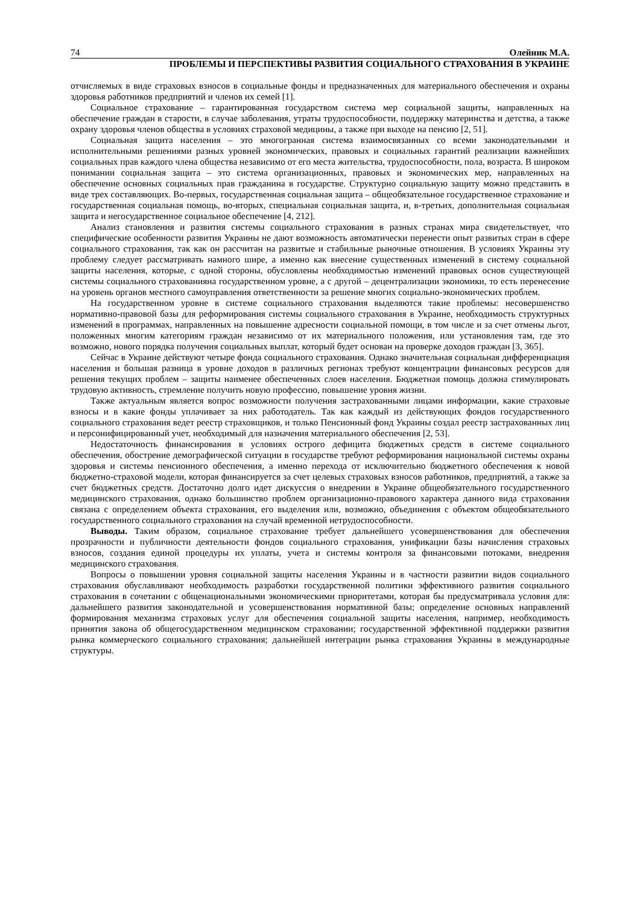74 Олейник М.А.
ПРОБЛЕМЫ И ПЕРСПЕКТИВЫ РАЗВИТИЯ СОЦИАЛЬНОГО СТРАХОВАНИЯ В УКРАИНЕ
отчисляемых в виде страховых взносов в социальные фонды и предназначенных для материального обеспечения и охраны здоровья работников предприятий и членов их семей [1].
Социальное страхование – гарантированная государством система мер социальной защиты, направленных на обеспечение граждан в старости, в случае заболевания, утраты трудоспособности, поддержку материнства и детства, а также охрану здоровья членов общества в условиях страховой медицины, а также при выходе на пенсию [2, 51].
Социальная защита населения – это многогранная система взаимосвязанных со всеми законодательными и исполнительными решениями разных уровней экономических, правовых и социальных гарантий реализации важнейших социальных прав каждого члена общества независимо от его места жительства, трудоспособности, пола, возраста. В широком понимании социальная защита – это система организационных, правовых и экономических мер, направленных на обеспечение основных социальных прав гражданина в государстве. Структурно социальную защиту можно представить в виде трех составляющих. Во-первых, государственная социальная защита – общеобязательное государственное страхование и государственная социальная помощь, во-вторых, специальная социальная защита, и, в-третьих, дополнительная социальная защита и негосударственное социальное обеспечение [4, 212].
Анализ становления и развития системы социального страхования в разных странах мира свидетельствует, что специфические особенности развития Украины не дают возможность автоматически перенести опыт развитых стран в сфере социального страхования, так как он рассчитан на развитые и стабильные рыночные отношения. В условиях Украины эту проблему следует рассматривать намного шире, а именно как внесение существенных изменений в систему социальной защиты населения, которые, с одной стороны, обусловлены необходимостью изменений правовых основ существующей системы социального страхованияна государственном уровне, а с другой – децентрализации экономики, то есть перенесение на уровень органов местного самоуправления ответственности за решение многих социально-экономических проблем.
На государственном уровне в системе социального страхования выделяются такие проблемы: несовершенство нормативно-правовой базы для реформирования системы социального страхования в Украине, необходимость структурных изменений в программах, направленных на повышение адресности социальной помощи, в том числе и за счет отмены льгот, положенных многим категориям граждан независимо от их материального положения, или установления там, где это возможно, нового порядка получения социальных выплат, который будет основан на проверке доходов граждан [3, 365].
Сейчас в Украине действуют четыре фонда социального страхования. Однако значительная социальная дифференциация населения и большая разница в уровне доходов в различных регионах требуют концентрации финансовых ресурсов для решения текущих проблем – защиты наименее обеспеченных слоев населения. Бюджетная помощь должна стимулировать трудовую активность, стремление получить новую профессию, повышение уровня жизни.
Также актуальным является вопрос возможности получения застрахованными лицами информации, какие страховые взносы и в какие фонды уплачивает за них работодатель. Так как каждый из действующих фондов государственного социального страхования ведет реестр страховщиков, и только Пенсионный фонд Украины создал реестр застрахованных лиц и персонифицированный учет, необходимый для назначения материального обеспечения [2, 53].
Недостаточность финансирования в условиях острого дефицита бюджетных средств в системе социального обеспечения, обострение демографической ситуации в государстве требуют реформирования национальной системы охраны здоровья и системы пенсионного обеспечения, а именно перехода от исключительно бюджетного обеспечения к новой бюджетно-страховой модели, которая финансируется за счет целевых страховых взносов работников, предприятий, а также за счет бюджетных средств. Достаточно долго идет дискуссия о внедрении в Украине общеобязательного государственного медицинского страхования, однако большинство проблем организационно-правового характера данного вида страхования связана с определением объекта страхования, его выделения или, возможно, объединения с объектом общеобязательного государственного социального страхования на случай временной нетрудоспособности.
Выводы. Таким образом, социальное страхование требует дальнейшего усовершенствования для обеспечения прозрачности и публичности деятельности фондов социального страхования, унификации базы начисления страховых взносов, создания единой процедуры их уплаты, учета и системы контроля за финансовыми потоками, внедрения медицинского страхования.
Вопросы о повышении уровня социальной защиты населения Украины и в частности развитии видов социального страхования обуславливают необходимость разработки государственной политики эффективного развития социального страхования в сочетании с общенациональными экономическими приоритетами, которая бы предусматривала условия для: дальнейшего развития законодательной и усовершенствования нормативной базы; определение основных направлений формирования механизма страховых услуг для обеспечения социальной защиты населения, например, необходимость принятия закона об общегосударственном медицинском страховании; государственной эффективной поддержки развития рынка коммерческого социального страхования; дальнейшей интеграции рынка страхования Украины в международные структуры.